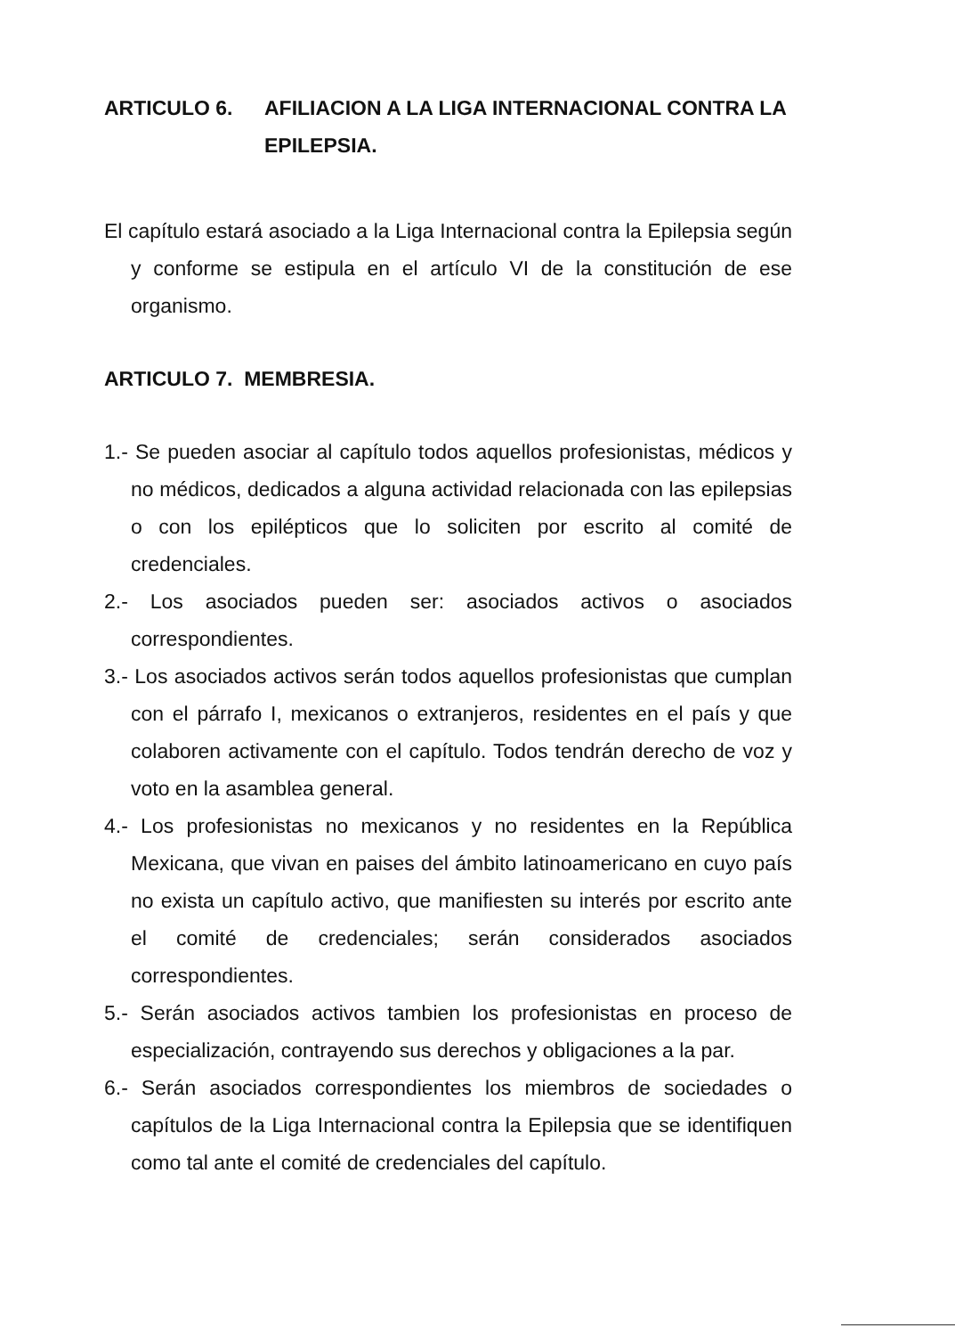ARTICULO 6. AFILIACION A LA LIGA INTERNACIONAL CONTRA LA EPILEPSIA.
El capítulo estará asociado a la Liga Internacional contra la Epilepsia según y conforme se estipula en el artículo VI de la constitución de ese organismo.
ARTICULO 7. MEMBRESIA.
1.- Se pueden asociar al capítulo todos aquellos profesionistas, médicos y no médicos, dedicados a alguna actividad relacionada con las epilepsias o con los epilépticos que lo soliciten por escrito al comité de credenciales.
2.- Los asociados pueden ser: asociados activos o asociados correspondientes.
3.- Los asociados activos serán todos aquellos profesionistas que cumplan con el párrafo I, mexicanos o extranjeros, residentes en el país y que colaboren activamente con el capítulo. Todos tendrán derecho de voz y voto en la asamblea general.
4.- Los profesionistas no mexicanos y no residentes en la República Mexicana, que vivan en paises del ámbito latinoamericano en cuyo país no exista un capítulo activo, que manifiesten su interés por escrito ante el comité de credenciales; serán considerados asociados correspondientes.
5.- Serán asociados activos tambien los profesionistas en proceso de especialización, contrayendo sus derechos y obligaciones a la par.
6.- Serán asociados correspondientes los miembros de sociedades o capítulos de la Liga Internacional contra la Epilepsia que se identifiquen como tal ante el comité de credenciales del capítulo.